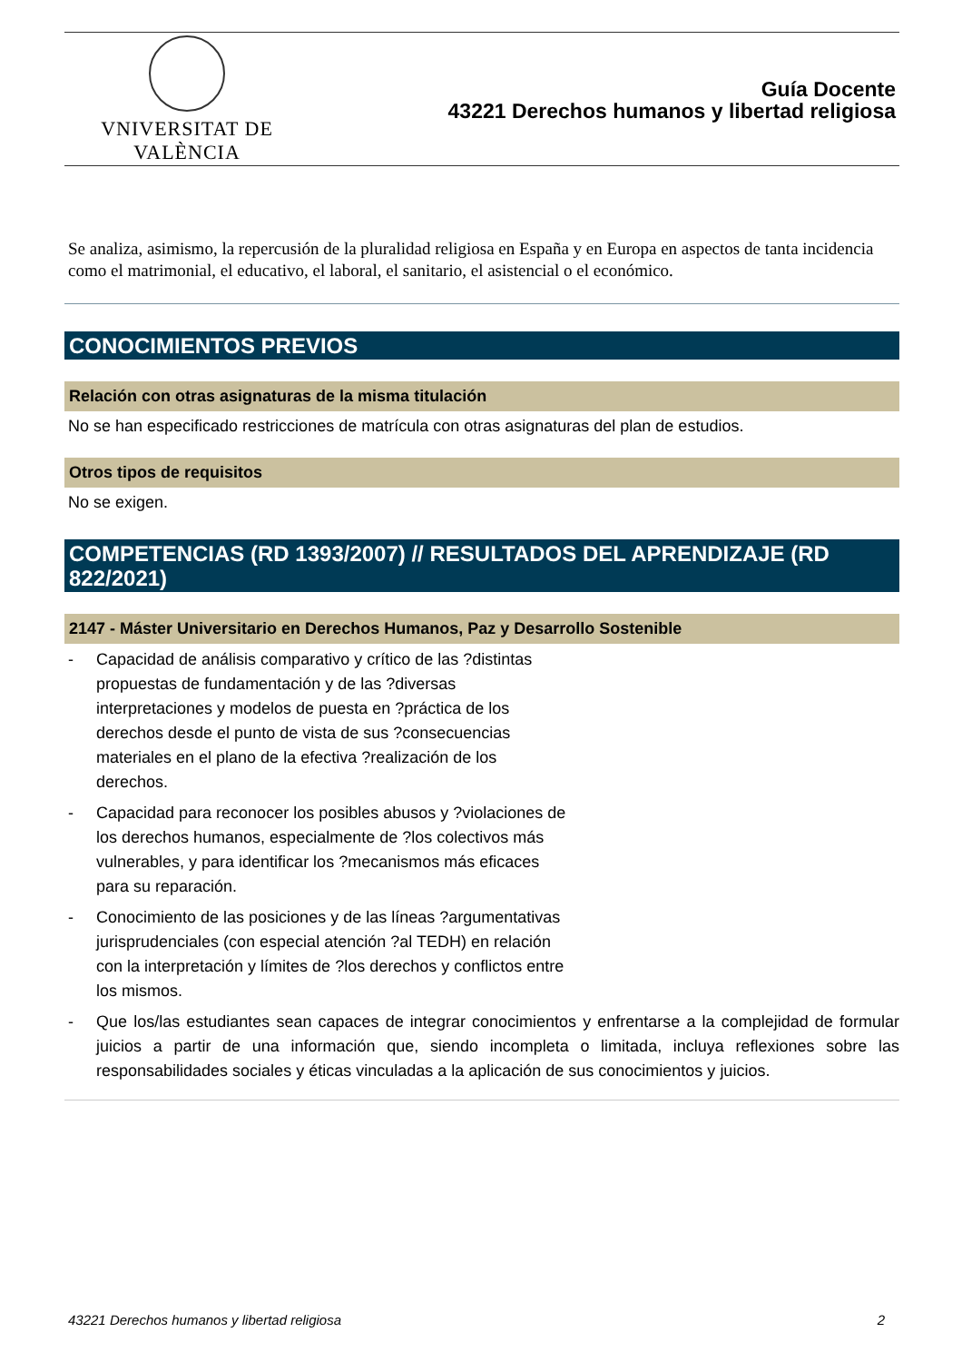VNIVERSITAT DE VALÈNCIA
Guía Docente
43221 Derechos humanos y libertad religiosa
Se analiza, asimismo, la repercusión de la pluralidad religiosa en España y en Europa en aspectos de tanta incidencia como el matrimonial, el educativo, el laboral, el sanitario, el asistencial o el económico.
CONOCIMIENTOS PREVIOS
Relación con otras asignaturas de la misma titulación
No se han especificado restricciones de matrícula con otras asignaturas del plan de estudios.
Otros tipos de requisitos
No se exigen.
COMPETENCIAS (RD 1393/2007) // RESULTADOS DEL APRENDIZAJE (RD 822/2021)
2147 - Máster Universitario en Derechos Humanos, Paz y Desarrollo Sostenible
- Capacidad de análisis comparativo y crítico de las ?distintas propuestas de fundamentación y de las ?diversas interpretaciones y modelos de puesta en ?práctica de los derechos desde el punto de vista de sus ?consecuencias materiales en el plano de la efectiva ?realización de los derechos.
- Capacidad para reconocer los posibles abusos y ?violaciones de los derechos humanos, especialmente de ?los colectivos más vulnerables, y para identificar los ?mecanismos más eficaces para su reparación.
- Conocimiento de las posiciones y de las líneas ?argumentativas jurisprudenciales (con especial atención ?al TEDH) en relación con la interpretación y límites de ?los derechos y conflictos entre los mismos.
- Que los/las estudiantes sean capaces de integrar conocimientos y enfrentarse a la complejidad de formular juicios a partir de una información que, siendo incompleta o limitada, incluya reflexiones sobre las responsabilidades sociales y éticas vinculadas a la aplicación de sus conocimientos y juicios.
43221 Derechos humanos y libertad religiosa 2